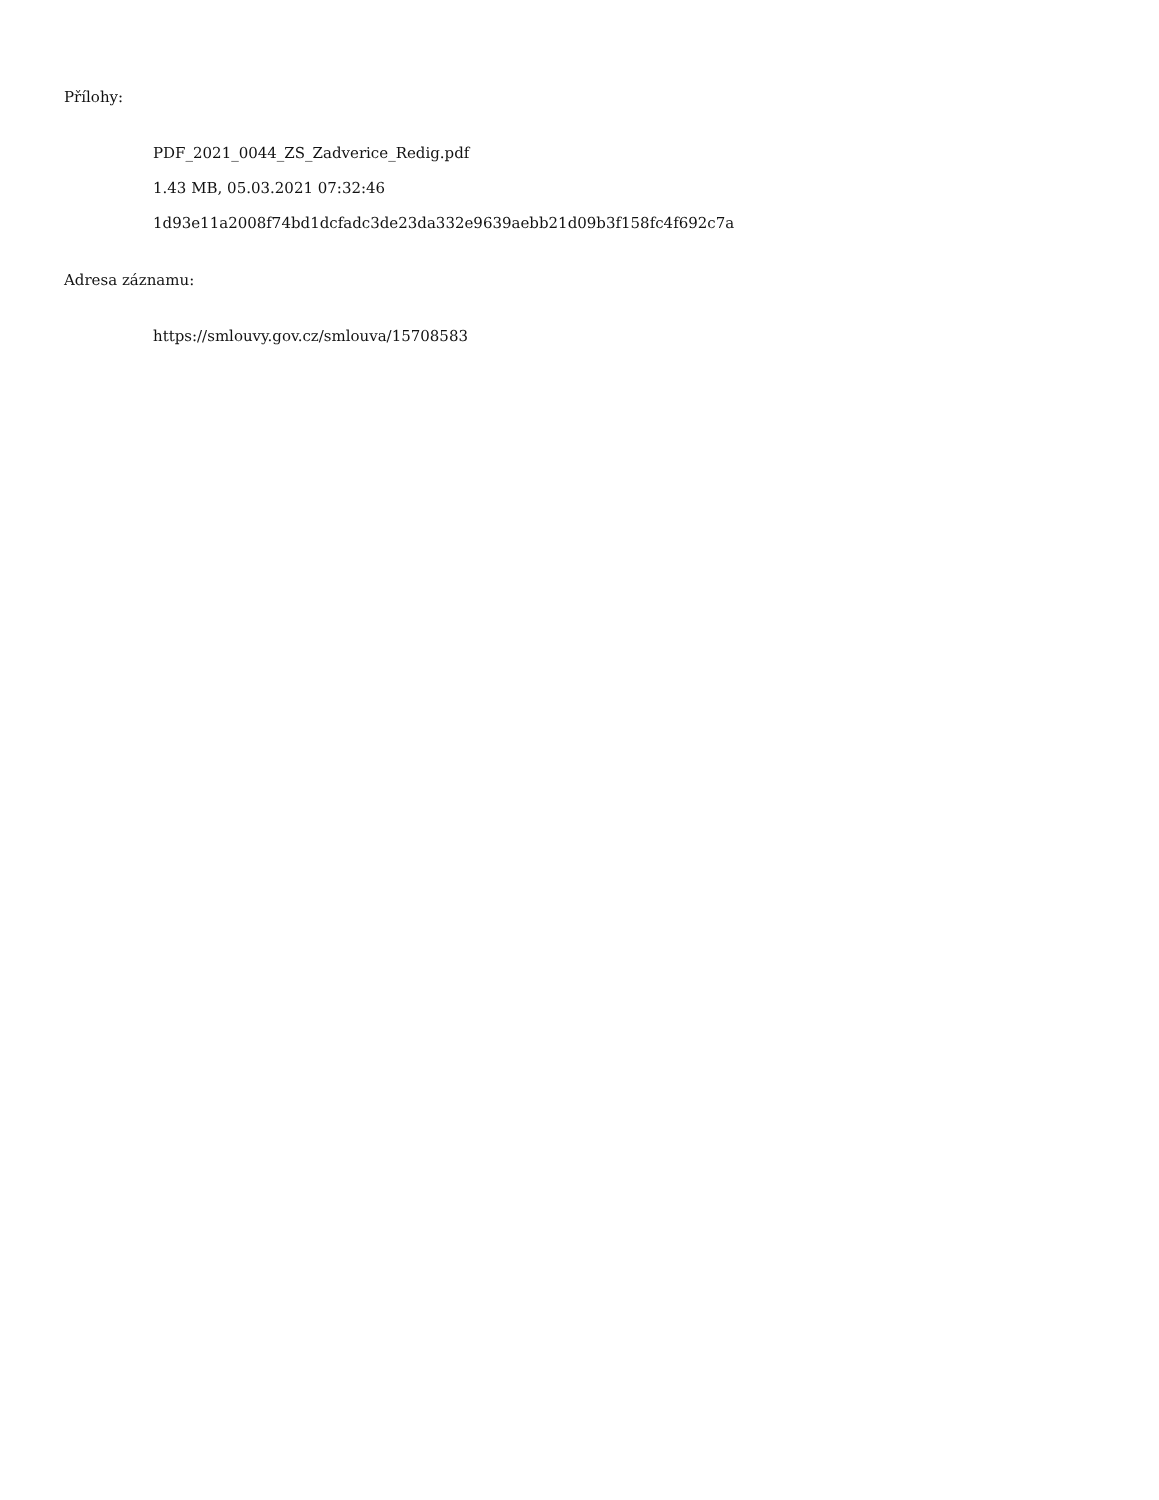Přílohy:
PDF_2021_0044_ZS_Zadverice_Redig.pdf
1.43 MB, 05.03.2021 07:32:46
1d93e11a2008f74bd1dcfadc3de23da332e9639aebb21d09b3f158fc4f692c7a
Adresa záznamu:
https://smlouvy.gov.cz/smlouva/15708583